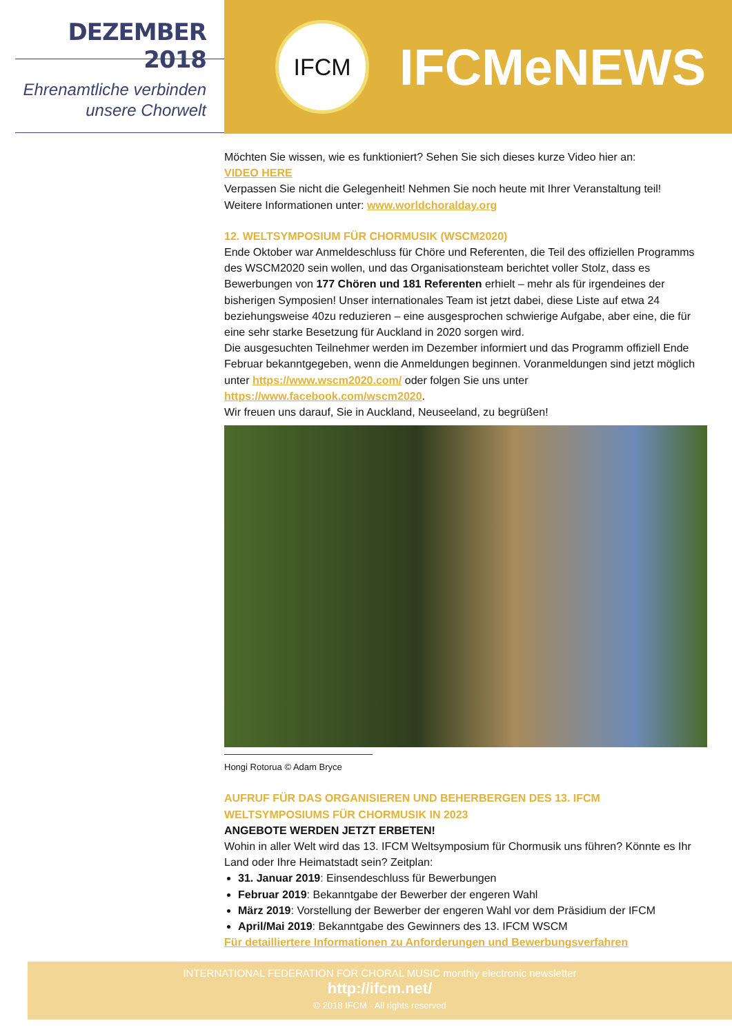DEZEMBER 2018
Ehrenamtliche verbinden
unsere Chorwelt
IFCM
IFCMeNEWS
Möchten Sie wissen, wie es funktioniert? Sehen Sie sich dieses kurze Video hier an:
VIDEO HERE
Verpassen Sie nicht die Gelegenheit! Nehmen Sie noch heute mit Ihrer Veranstaltung teil!
Weitere Informationen unter: www.worldchoralday.org
12. WELTSYMPOSIUM FÜR CHORMUSIK (WSCM2020)
Ende Oktober war Anmeldeschluss für Chöre und Referenten, die Teil des offiziellen Programms des WSCM2020 sein wollen, und das Organisationsteam berichtet voller Stolz, dass es Bewerbungen von 177 Chören und 181 Referenten erhielt – mehr als für irgendeines der bisherigen Symposien! Unser internationales Team ist jetzt dabei, diese Liste auf etwa 24 beziehungsweise 40zu reduzieren – eine ausgesprochen schwierige Aufgabe, aber eine, die für eine sehr starke Besetzung für Auckland in 2020 sorgen wird.
Die ausgesuchten Teilnehmer werden im Dezember informiert und das Programm offiziell Ende Februar bekanntgegeben, wenn die Anmeldungen beginnen. Voranmeldungen sind jetzt möglich unter https://www.wscm2020.com/ oder folgen Sie uns unter https://www.facebook.com/wscm2020.
Wir freuen uns darauf, Sie in Auckland, Neuseeland, zu begrüßen!
Hongi Rotorua © Adam Bryce
AUFRUF FÜR DAS ORGANISIEREN UND BEHERBERGEN DES 13. IFCM WELTSYMPOSIUMS FÜR CHORMUSIK IN 2023
ANGEBOTE WERDEN JETZT ERBETEN!
Wohin in aller Welt wird das 13. IFCM Weltsymposium für Chormusik uns führen? Könnte es Ihr Land oder Ihre Heimatstadt sein? Zeitplan:
31. Januar 2019: Einsendeschluss für Bewerbungen
Februar 2019: Bekanntgabe der Bewerber der engeren Wahl
März 2019: Vorstellung der Bewerber der engeren Wahl vor dem Präsidium der IFCM
April/Mai 2019: Bekanntgabe des Gewinners des 13. IFCM WSCM
Für detailliertere Informationen zu Anforderungen und Bewerbungsverfahren
INTERNATIONAL FEDERATION FOR CHORAL MUSIC monthly electronic newsletter
http://ifcm.net/
© 2018 IFCM - All rights reserved